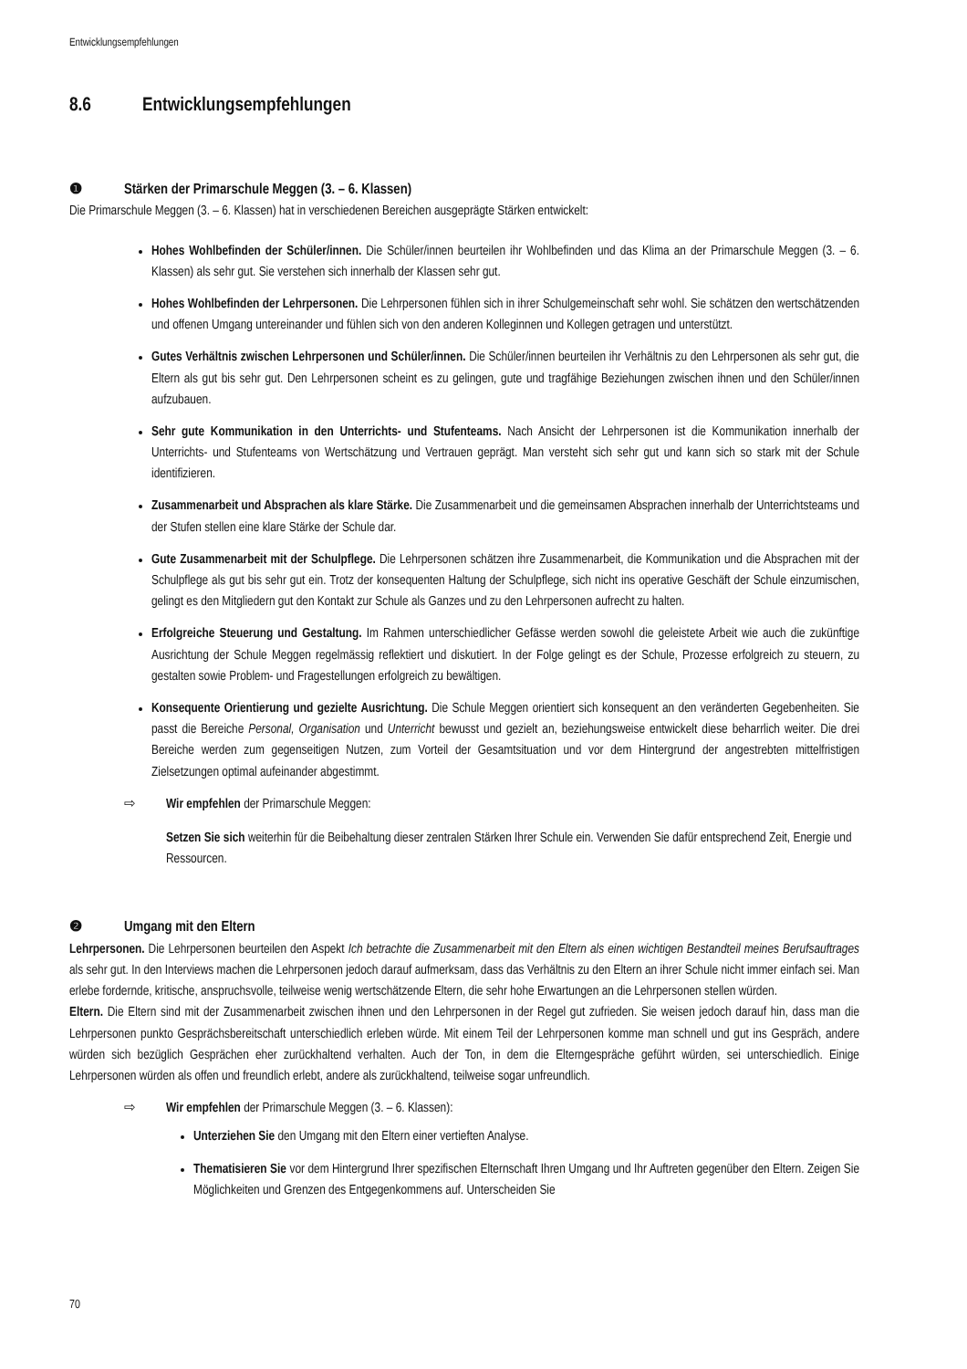Entwicklungsempfehlungen
8.6 Entwicklungsempfehlungen
❶ Stärken der Primarschule Meggen (3. – 6. Klassen)
Die Primarschule Meggen (3. – 6. Klassen) hat in verschiedenen Bereichen ausgeprägte Stärken entwickelt:
Hohes Wohlbefinden der Schüler/innen. Die Schüler/innen beurteilen ihr Wohlbefinden und das Klima an der Primarschule Meggen (3. – 6. Klassen) als sehr gut. Sie verstehen sich innerhalb der Klassen sehr gut.
Hohes Wohlbefinden der Lehrpersonen. Die Lehrpersonen fühlen sich in ihrer Schulgemeinschaft sehr wohl. Sie schätzen den wertschätzenden und offenen Umgang untereinander und fühlen sich von den anderen Kolleginnen und Kollegen getragen und unterstützt.
Gutes Verhältnis zwischen Lehrpersonen und Schüler/innen. Die Schüler/innen beurteilen ihr Verhältnis zu den Lehrpersonen als sehr gut, die Eltern als gut bis sehr gut. Den Lehrpersonen scheint es zu gelingen, gute und tragfähige Beziehungen zwischen ihnen und den Schüler/innen aufzubauen.
Sehr gute Kommunikation in den Unterrichts- und Stufenteams. Nach Ansicht der Lehrpersonen ist die Kommunikation innerhalb der Unterrichts- und Stufenteams von Wertschätzung und Vertrauen geprägt. Man versteht sich sehr gut und kann sich so stark mit der Schule identifizieren.
Zusammenarbeit und Absprachen als klare Stärke. Die Zusammenarbeit und die gemeinsamen Absprachen innerhalb der Unterrichtsteams und der Stufen stellen eine klare Stärke der Schule dar.
Gute Zusammenarbeit mit der Schulpflege. Die Lehrpersonen schätzen ihre Zusammenarbeit, die Kommunikation und die Absprachen mit der Schulpflege als gut bis sehr gut ein. Trotz der konsequenten Haltung der Schulpflege, sich nicht ins operative Geschäft der Schule einzumischen, gelingt es den Mitgliedern gut den Kontakt zur Schule als Ganzes und zu den Lehrpersonen aufrecht zu halten.
Erfolgreiche Steuerung und Gestaltung. Im Rahmen unterschiedlicher Gefässe werden sowohl die geleistete Arbeit wie auch die zukünftige Ausrichtung der Schule Meggen regelmässig reflektiert und diskutiert. In der Folge gelingt es der Schule, Prozesse erfolgreich zu steuern, zu gestalten sowie Problem- und Fragestellungen erfolgreich zu bewältigen.
Konsequente Orientierung und gezielte Ausrichtung. Die Schule Meggen orientiert sich konsequent an den veränderten Gegebenheiten. Sie passt die Bereiche Personal, Organisation und Unterricht bewusst und gezielt an, beziehungsweise entwickelt diese beharrlich weiter. Die drei Bereiche werden zum gegenseitigen Nutzen, zum Vorteil der Gesamtsituation und vor dem Hintergrund der angestrebten mittelfristigen Zielsetzungen optimal aufeinander abgestimmt.
⇨ Wir empfehlen der Primarschule Meggen:
Setzen Sie sich weiterhin für die Beibehaltung dieser zentralen Stärken Ihrer Schule ein. Verwenden Sie dafür entsprechend Zeit, Energie und Ressourcen.
❷ Umgang mit den Eltern
Lehrpersonen. Die Lehrpersonen beurteilen den Aspekt Ich betrachte die Zusammenarbeit mit den Eltern als einen wichtigen Bestandteil meines Berufsauftrages als sehr gut. In den Interviews machen die Lehrpersonen jedoch darauf aufmerksam, dass das Verhältnis zu den Eltern an ihrer Schule nicht immer einfach sei. Man erlebe fordernde, kritische, anspruchsvolle, teilweise wenig wertschätzende Eltern, die sehr hohe Erwartungen an die Lehrpersonen stellen würden.
Eltern. Die Eltern sind mit der Zusammenarbeit zwischen ihnen und den Lehrpersonen in der Regel gut zufrieden. Sie weisen jedoch darauf hin, dass man die Lehrpersonen punkto Gesprächsbereitschaft unterschiedlich erleben würde. Mit einem Teil der Lehrpersonen komme man schnell und gut ins Gespräch, andere würden sich bezüglich Gesprächen eher zurückhaltend verhalten. Auch der Ton, in dem die Elterngespräche geführt würden, sei unterschiedlich. Einige Lehrpersonen würden als offen und freundlich erlebt, andere als zurückhaltend, teilweise sogar unfreundlich.
⇨ Wir empfehlen der Primarschule Meggen (3. – 6. Klassen):
Unterziehen Sie den Umgang mit den Eltern einer vertieften Analyse.
Thematisieren Sie vor dem Hintergrund Ihrer spezifischen Elternschaft Ihren Umgang und Ihr Auftreten gegenüber den Eltern. Zeigen Sie Möglichkeiten und Grenzen des Entgegenkommens auf. Unterscheiden Sie
70